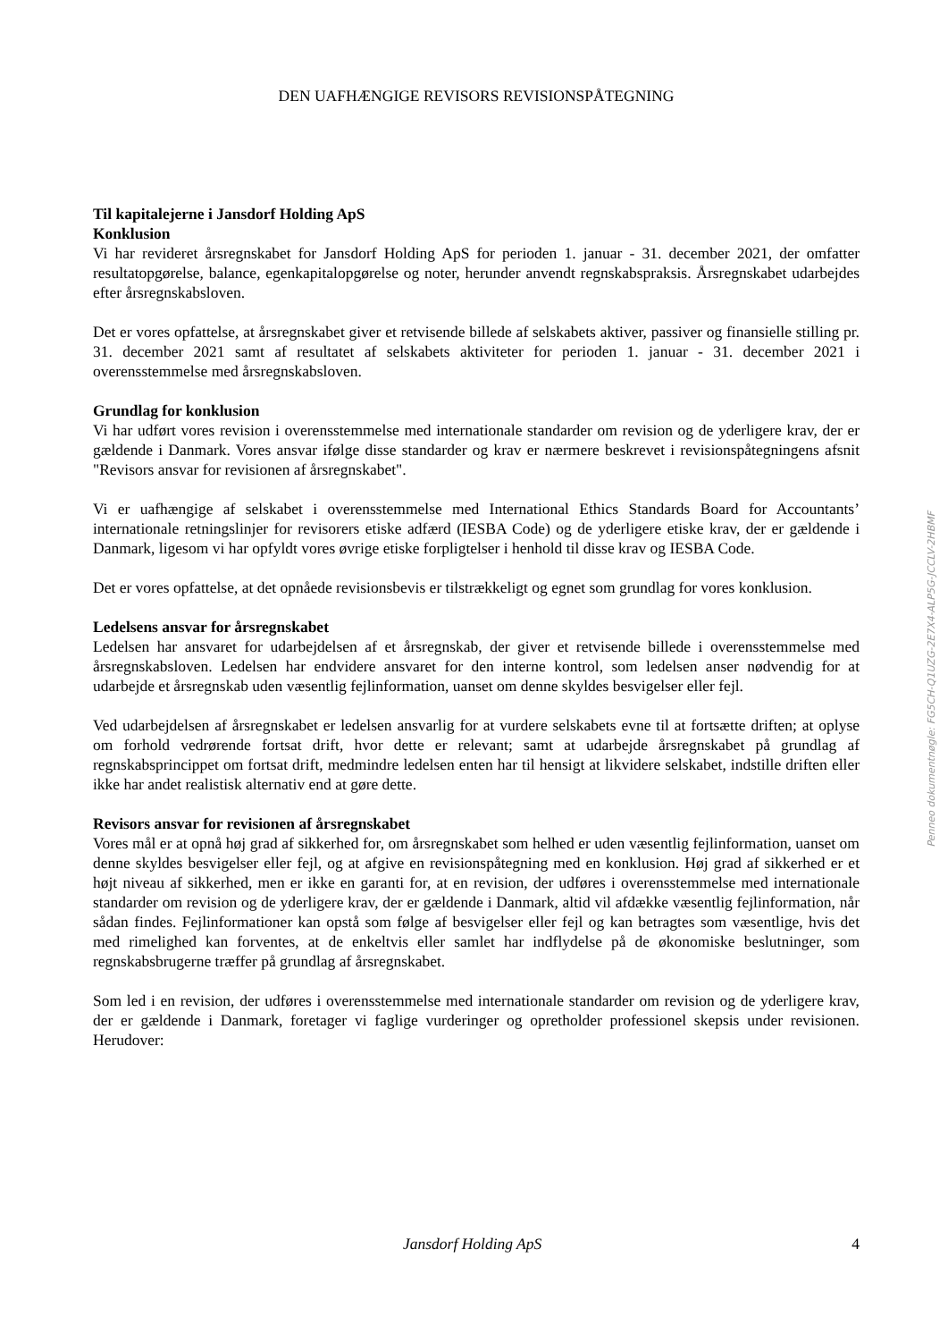DEN UAFHÆNGIGE REVISORS REVISIONSPÅTEGNING
Til kapitalejerne i Jansdorf Holding ApS
Konklusion
Vi har revideret årsregnskabet for Jansdorf Holding ApS for perioden 1. januar - 31. december 2021, der omfatter resultatopgørelse, balance, egenkapitalopgørelse og noter, herunder anvendt regnskabspraksis. Årsregnskabet udarbejdes efter årsregnskabsloven.
Det er vores opfattelse, at årsregnskabet giver et retvisende billede af selskabets aktiver, passiver og finansielle stilling pr. 31. december 2021 samt af resultatet af selskabets aktiviteter for perioden 1. januar - 31. december 2021 i overensstemmelse med årsregnskabsloven.
Grundlag for konklusion
Vi har udført vores revision i overensstemmelse med internationale standarder om revision og de yderligere krav, der er gældende i Danmark. Vores ansvar ifølge disse standarder og krav er nærmere beskrevet i revisionspåtegningens afsnit "Revisors ansvar for revisionen af årsregnskabet".
Vi er uafhængige af selskabet i overensstemmelse med International Ethics Standards Board for Accountants’ internationale retningslinjer for revisorers etiske adfærd (IESBA Code) og de yderligere etiske krav, der er gældende i Danmark, ligesom vi har opfyldt vores øvrige etiske forpligtelser i henhold til disse krav og IESBA Code.
Det er vores opfattelse, at det opnåede revisionsbevis er tilstrækkeligt og egnet som grundlag for vores konklusion.
Ledelsens ansvar for årsregnskabet
Ledelsen har ansvaret for udarbejdelsen af et årsregnskab, der giver et retvisende billede i overensstemmelse med årsregnskabsloven. Ledelsen har endvidere ansvaret for den interne kontrol, som ledelsen anser nødvendig for at udarbejde et årsregnskab uden væsentlig fejlinformation, uanset om denne skyldes besvigelser eller fejl.
Ved udarbejdelsen af årsregnskabet er ledelsen ansvarlig for at vurdere selskabets evne til at fortsætte driften; at oplyse om forhold vedrørende fortsat drift, hvor dette er relevant; samt at udarbejde årsregnskabet på grundlag af regnskabsprincippet om fortsat drift, medmindre ledelsen enten har til hensigt at likvidere selskabet, indstille driften eller ikke har andet realistisk alternativ end at gøre dette.
Revisors ansvar for revisionen af årsregnskabet
Vores mål er at opnå høj grad af sikkerhed for, om årsregnskabet som helhed er uden væsentlig fejlinformation, uanset om denne skyldes besvigelser eller fejl, og at afgive en revisionspåtegning med en konklusion. Høj grad af sikkerhed er et højt niveau af sikkerhed, men er ikke en garanti for, at en revision, der udføres i overensstemmelse med internationale standarder om revision og de yderligere krav, der er gældende i Danmark, altid vil afdække væsentlig fejlinformation, når sådan findes. Fejlinformationer kan opstå som følge af besvigelser eller fejl og kan betragtes som væsentlige, hvis det med rimelighed kan forventes, at de enkeltvis eller samlet har indflydelse på de økonomiske beslutninger, som regnskabsbrugerne træffer på grundlag af årsregnskabet.
Som led i en revision, der udføres i overensstemmelse med internationale standarder om revision og de yderligere krav, der er gældende i Danmark, foretager vi faglige vurderinger og opretholder professionel skepsis under revisionen. Herudover:
Penneo dokumentnøgle: FG5CH-Q1UZG-2E7X4-ALP5G-JCCLV-2HBMF
Jansdorf Holding ApS 4